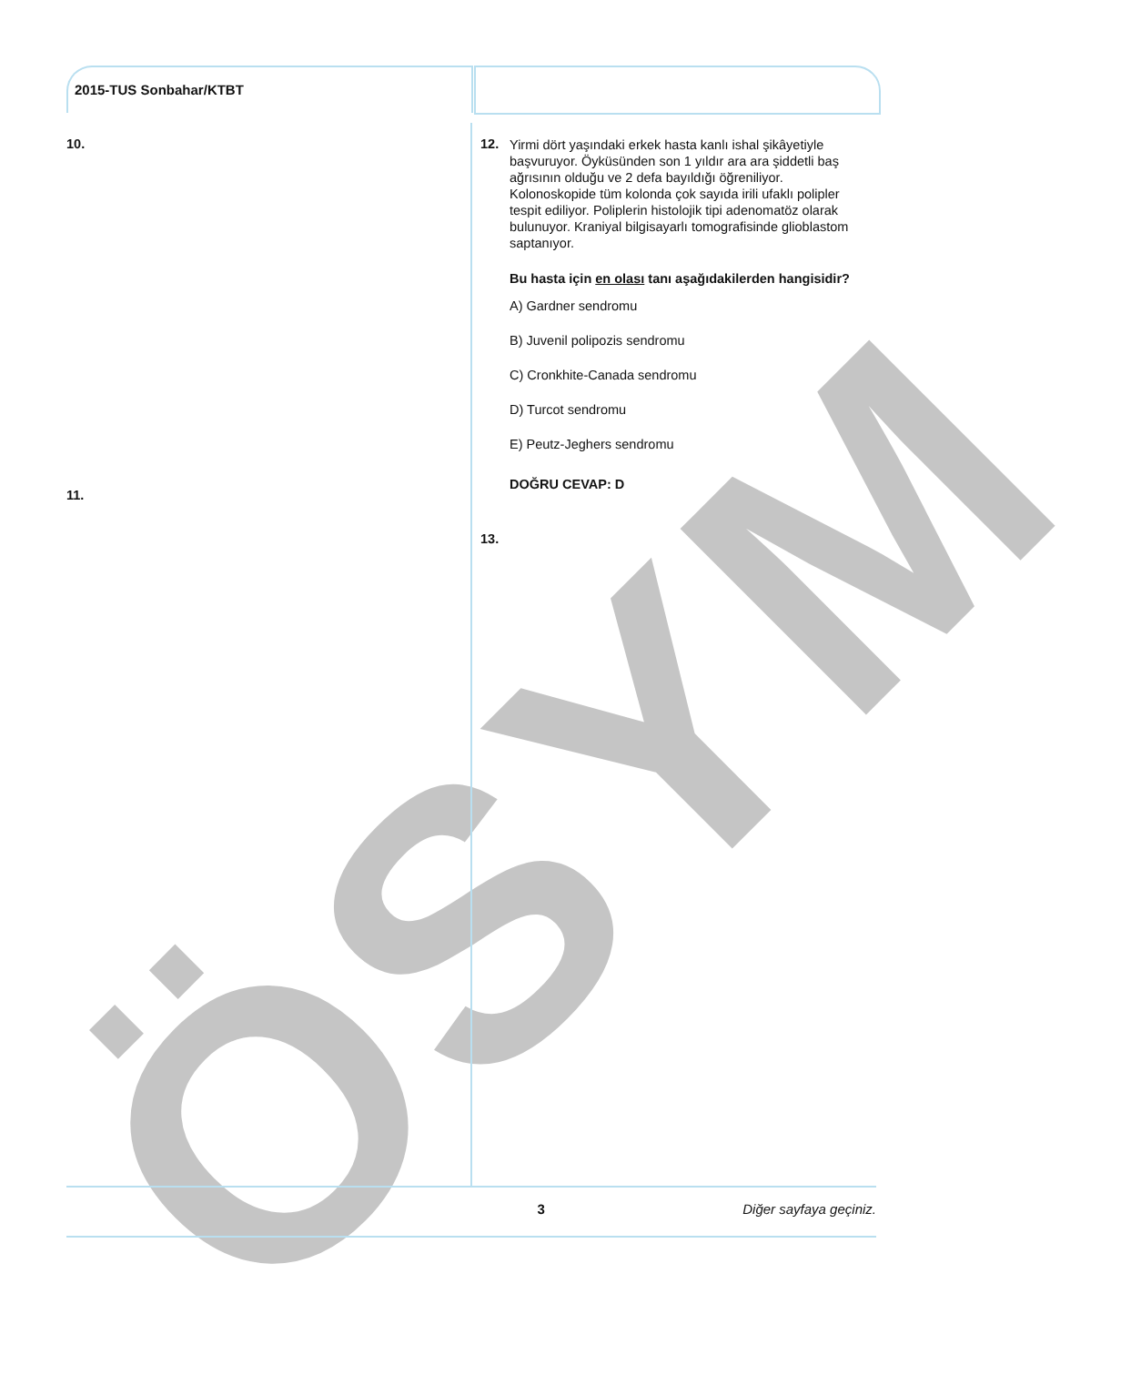ÖSYM
2015-TUS Sonbahar/KTBT
10.
11.
12.
Yirmi dört yaşındaki erkek hasta kanlı ishal şikâyetiyle başvuruyor. Öyküsünden son 1 yıldır ara ara şiddetli baş ağrısının olduğu ve 2 defa bayıldığı öğreniliyor. Kolonoskopide tüm kolonda çok sayıda irili ufaklı polipler tespit ediliyor. Poliplerin histolojik tipi adenomatöz olarak bulunuyor. Kraniyal bilgisayarlı tomografisinde glioblastom saptanıyor.
Bu hasta için en olası tanı aşağıdakilerden hangisidir?
A) Gardner sendromu
B) Juvenil polipozis sendromu
C) Cronkhite-Canada sendromu
D) Turcot sendromu
E) Peutz-Jeghers sendromu
DOĞRU CEVAP: D
13.
3 Diğer sayfaya geçiniz.